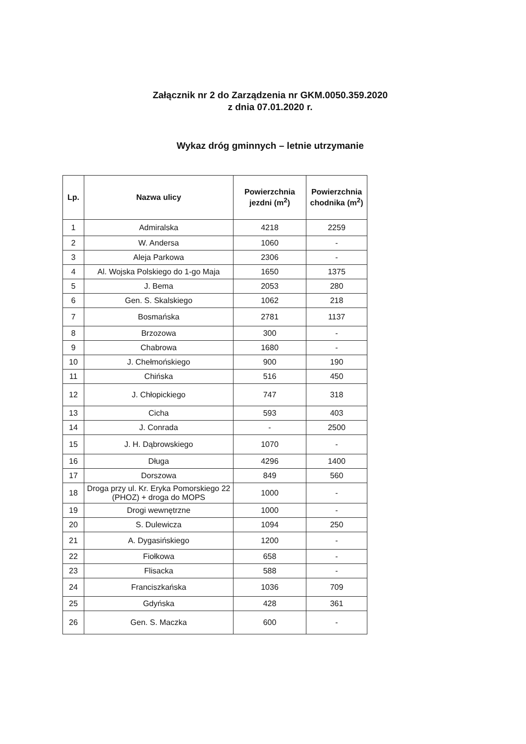Załącznik nr 2 do Zarządzenia nr GKM.0050.359.2020
z dnia 07.01.2020 r.
Wykaz dróg gminnych – letnie utrzymanie
| Lp. | Nazwa ulicy | Powierzchnia jezdni (m<sup>2</sup>) | Powierzchnia chodnika (m<sup>2</sup>) |
| --- | --- | --- | --- |
| 1 | Admiralska | 4218 | 2259 |
| 2 | W. Andersa | 1060 | - |
| 3 | Aleja Parkowa | 2306 | - |
| 4 | Al. Wojska Polskiego do 1-go Maja | 1650 | 1375 |
| 5 | J. Bema | 2053 | 280 |
| 6 | Gen. S. Skalskiego | 1062 | 218 |
| 7 | Bosmańska | 2781 | 1137 |
| 8 | Brzozowa | 300 | - |
| 9 | Chabrowa | 1680 | - |
| 10 | J. Chełmońskiego | 900 | 190 |
| 11 | Chińska | 516 | 450 |
| 12 | J. Chłopickiego | 747 | 318 |
| 13 | Cicha | 593 | 403 |
| 14 | J. Conrada | - | 2500 |
| 15 | J. H. Dąbrowskiego | 1070 | - |
| 16 | Długa | 4296 | 1400 |
| 17 | Dorszowa | 849 | 560 |
| 18 | Droga przy ul. Kr. Eryka Pomorskiego 22 (PHOZ) + droga do MOPS | 1000 | - |
| 19 | Drogi wewnętrzne | 1000 | - |
| 20 | S. Dulewicza | 1094 | 250 |
| 21 | A. Dygasińskiego | 1200 | - |
| 22 | Fiołkowa | 658 | - |
| 23 | Flisacka | 588 | - |
| 24 | Franciszkańska | 1036 | 709 |
| 25 | Gdyńska | 428 | 361 |
| 26 | Gen. S. Maczka | 600 | - |